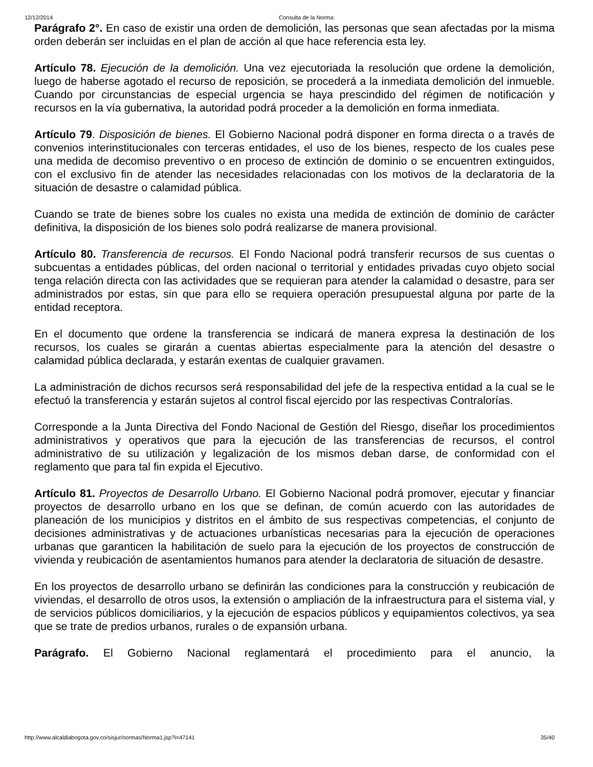12/12/2014 Consulta de la Norma:
Parágrafo 2°. En caso de existir una orden de demolición, las personas que sean afectadas por la misma orden deberán ser incluidas en el plan de acción al que hace referencia esta ley.
Artículo 78. Ejecución de la demolición. Una vez ejecutoriada la resolución que ordene la demolición, luego de haberse agotado el recurso de reposición, se procederá a la inmediata demolición del inmueble. Cuando por circunstancias de especial urgencia se haya prescindido del régimen de notificación y recursos en la vía gubernativa, la autoridad podrá proceder a la demolición en forma inmediata.
Artículo 79. Disposición de bienes. El Gobierno Nacional podrá disponer en forma directa o a través de convenios interinstitucionales con terceras entidades, el uso de los bienes, respecto de los cuales pese una medida de decomiso preventivo o en proceso de extinción de dominio o se encuentren extinguidos, con el exclusivo fin de atender las necesidades relacionadas con los motivos de la declaratoria de la situación de desastre o calamidad pública.
Cuando se trate de bienes sobre los cuales no exista una medida de extinción de dominio de carácter definitiva, la disposición de los bienes solo podrá realizarse de manera provisional.
Artículo 80. Transferencia de recursos. El Fondo Nacional podrá transferir recursos de sus cuentas o subcuentas a entidades públicas, del orden nacional o territorial y entidades privadas cuyo objeto social tenga relación directa con las actividades que se requieran para atender la calamidad o desastre, para ser administrados por estas, sin que para ello se requiera operación presupuestal alguna por parte de la entidad receptora.
En el documento que ordene la transferencia se indicará de manera expresa la destinación de los recursos, los cuales se girarán a cuentas abiertas especialmente para la atención del desastre o calamidad pública declarada, y estarán exentas de cualquier gravamen.
La administración de dichos recursos será responsabilidad del jefe de la respectiva entidad a la cual se le efectuó la transferencia y estarán sujetos al control fiscal ejercido por las respectivas Contralorías.
Corresponde a la Junta Directiva del Fondo Nacional de Gestión del Riesgo, diseñar los procedimientos administrativos y operativos que para la ejecución de las transferencias de recursos, el control administrativo de su utilización y legalización de los mismos deban darse, de conformidad con el reglamento que para tal fin expida el Ejecutivo.
Artículo 81. Proyectos de Desarrollo Urbano. El Gobierno Nacional podrá promover, ejecutar y financiar proyectos de desarrollo urbano en los que se definan, de común acuerdo con las autoridades de planeación de los municipios y distritos en el ámbito de sus respectivas competencias, el conjunto de decisiones administrativas y de actuaciones urbanísticas necesarias para la ejecución de operaciones urbanas que garanticen la habilitación de suelo para la ejecución de los proyectos de construcción de vivienda y reubicación de asentamientos humanos para atender la declaratoria de situación de desastre.
En los proyectos de desarrollo urbano se definirán las condiciones para la construcción y reubicación de viviendas, el desarrollo de otros usos, la extensión o ampliación de la infraestructura para el sistema vial, y de servicios públicos domiciliarios, y la ejecución de espacios públicos y equipamientos colectivos, ya sea que se trate de predios urbanos, rurales o de expansión urbana.
Parágrafo. El Gobierno Nacional reglamentará el procedimiento para el anuncio, la
http://www.alcaldiabogota.gov.co/sisjur/normas/Norma1.jsp?i=47141 35/40